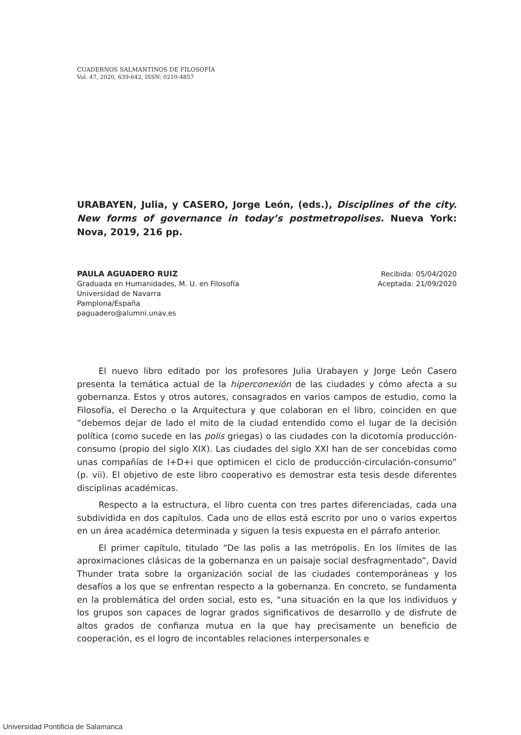CUADERNOS SALMANTINOS DE FILOSOFÍA
Vol. 47, 2020, 639-642, ISSN: 0210-4857
URABAYEN, Julia, y CASERO, Jorge León, (eds.), Disciplines of the city. New forms of governance in today’s postmetropolises. Nueva York: Nova, 2019, 216 pp.
PAULA AGUADERO RUIZ
Graduada en Humanidades, M. U. en Filosofía
Universidad de Navarra
Pamplona/España
paguadero@alumni.unav.es
Recibida: 05/04/2020
Aceptada: 21/09/2020
El nuevo libro editado por los profesores Julia Urabayen y Jorge León Casero presenta la temática actual de la hiperconexión de las ciudades y cómo afecta a su gobernanza. Estos y otros autores, consagrados en varios campos de estudio, como la Filosofía, el Derecho o la Arquitectura y que colaboran en el libro, coinciden en que “debemos dejar de lado el mito de la ciudad entendido como el lugar de la decisión política (como sucede en las polis griegas) o las ciudades con la dicotomía producción-consumo (propio del siglo XIX). Las ciudades del siglo XXI han de ser concebidas como unas compañías de I+D+i que optimicen el ciclo de producción-circulación-consumo” (p. vii). El objetivo de este libro cooperativo es demostrar esta tesis desde diferentes disciplinas académicas.
Respecto a la estructura, el libro cuenta con tres partes diferenciadas, cada una subdividida en dos capítulos. Cada uno de ellos está escrito por uno o varios expertos en un área académica determinada y siguen la tesis expuesta en el párrafo anterior.
El primer capítulo, titulado “De las polis a las metrópolis. En los límites de las aproximaciones clásicas de la gobernanza en un paisaje social desfragmentado”, David Thunder trata sobre la organización social de las ciudades contemporáneas y los desafíos a los que se enfrentan respecto a la gobernanza. En concreto, se fundamenta en la problemática del orden social, esto es, “una situación en la que los individuos y los grupos son capaces de lograr grados significativos de desarrollo y de disfrute de altos grados de confianza mutua en la que hay precisamente un beneficio de cooperación, es el logro de incontables relaciones interpersonales e
Universidad Pontificia de Salamanca